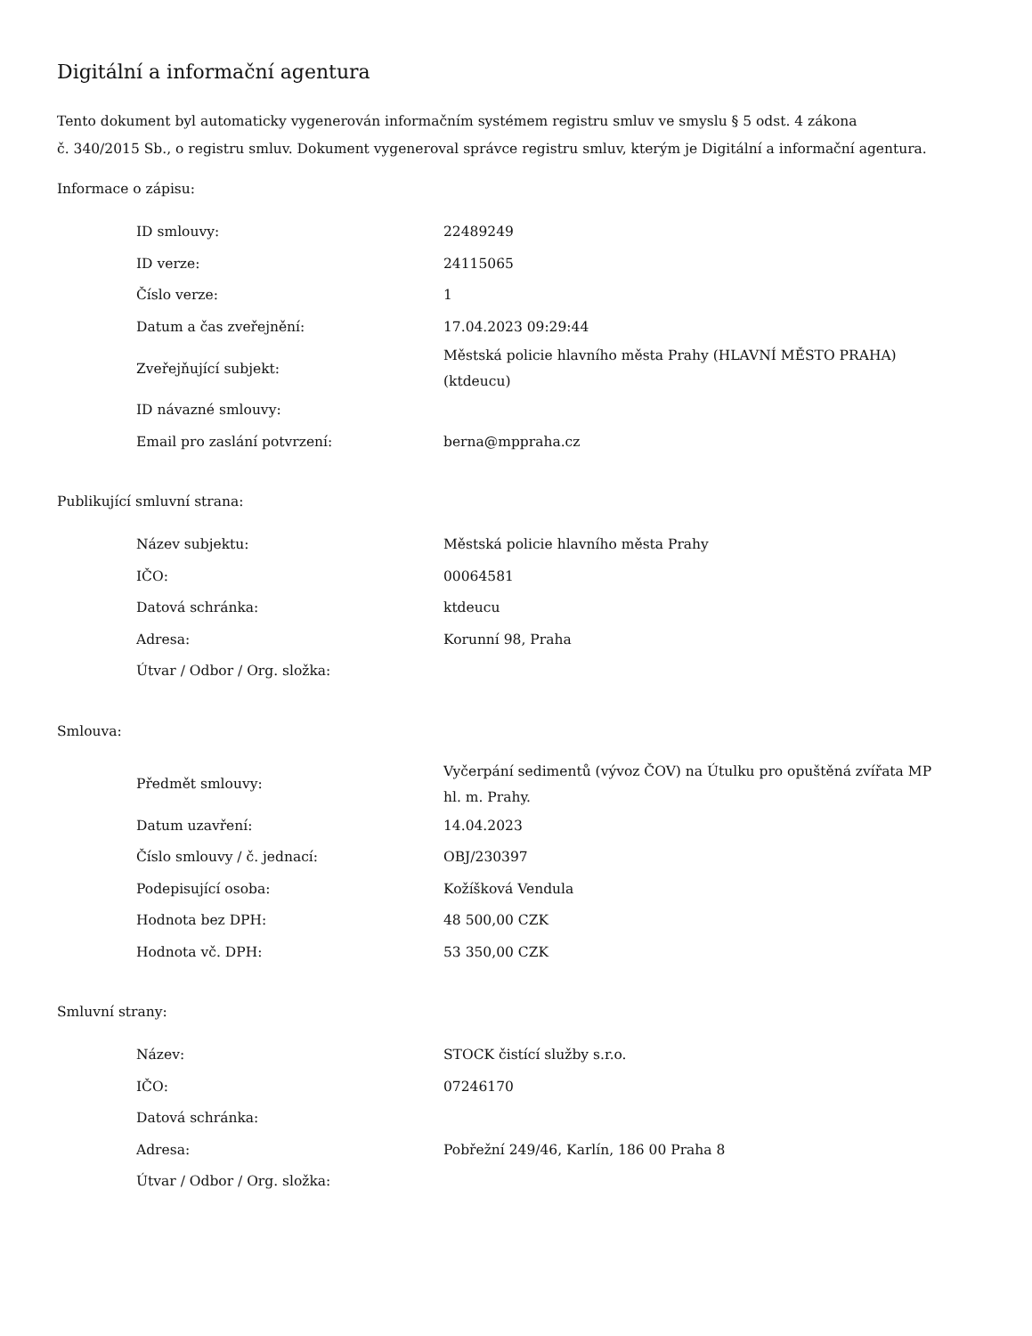Digitální a informační agentura
Tento dokument byl automaticky vygenerován informačním systémem registru smluv ve smyslu § 5 odst. 4 zákona
č. 340/2015 Sb., o registru smluv. Dokument vygeneroval správce registru smluv, kterým je Digitální a informační agentura.
Informace o zápisu:
| ID smlouvy: | 22489249 |
| ID verze: | 24115065 |
| Číslo verze: | 1 |
| Datum a čas zveřejnění: | 17.04.2023 09:29:44 |
| Zveřejňující subjekt: | Městská policie hlavního města Prahy (HLAVNÍ MĚSTO PRAHA) (ktdeucu) |
| ID návazné smlouvy: | |
| Email pro zaslání potvrzení: | berna@mppraha.cz |
Publikující smluvní strana:
| Název subjektu: | Městská policie hlavního města Prahy |
| IČO: | 00064581 |
| Datová schránka: | ktdeucu |
| Adresa: | Korunní 98, Praha |
| Útvar / Odbor / Org. složka: | |
Smlouva:
| Předmět smlouvy: | Vyčerpání sedimentů (vývoz ČOV) na Útulku pro opuštěná zvířata MP hl. m. Prahy. |
| Datum uzavření: | 14.04.2023 |
| Číslo smlouvy / č. jednací: | OBJ/230397 |
| Podepisující osoba: | Kožíšková Vendula |
| Hodnota bez DPH: | 48 500,00 CZK |
| Hodnota vč. DPH: | 53 350,00 CZK |
Smluvní strany:
| Název: | STOCK čistící služby s.r.o. |
| IČO: | 07246170 |
| Datová schránka: | |
| Adresa: | Pobřežní 249/46, Karlín, 186 00 Praha 8 |
| Útvar / Odbor / Org. složka: | |